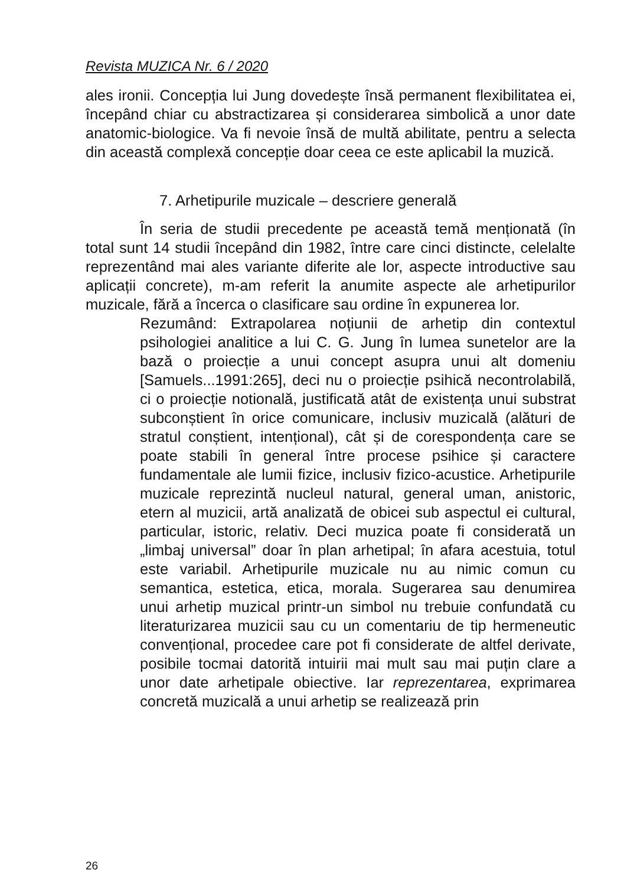Revista MUZICA Nr. 6 / 2020
ales ironii. Concepția lui Jung dovedește însă permanent flexibilitatea ei, începând chiar cu abstractizarea și considerarea simbolică a unor date anatomic-biologice. Va fi nevoie însă de multă abilitate, pentru a selecta din această complexă concepție doar ceea ce este aplicabil la muzică.
7. Arhetipurile muzicale – descriere generală
În seria de studii precedente pe această temă menționată (în total sunt 14 studii începând din 1982, între care cinci distincte, celelalte reprezentând mai ales variante diferite ale lor, aspecte introductive sau aplicații concrete), m-am referit la anumite aspecte ale arhetipurilor muzicale, fără a încerca o clasificare sau ordine în expunerea lor.
Rezumând: Extrapolarea noțiunii de arhetip din contextul psihologiei analitice a lui C. G. Jung în lumea sunetelor are la bază o proiecție a unui concept asupra unui alt domeniu [Samuels...1991:265], deci nu o proiecție psihică necontrolabilă, ci o proiecție notională, justificată atât de existența unui substrat subconștient în orice comunicare, inclusiv muzicală (alături de stratul conștient, intențional), cât și de corespondența care se poate stabili în general între procese psihice și caractere fundamentale ale lumii fizice, inclusiv fizico-acustice. Arhetipurile muzicale reprezintă nucleul natural, general uman, anistoric, etern al muzicii, artă analizată de obicei sub aspectul ei cultural, particular, istoric, relativ. Deci muzica poate fi considerată un „limbaj universal” doar în plan arhetipal; în afara acestuia, totul este variabil. Arhetipurile muzicale nu au nimic comun cu semantica, estetica, etica, morala. Sugerarea sau denumirea unui arhetip muzical printr-un simbol nu trebuie confundată cu literaturizarea muzicii sau cu un comentariu de tip hermeneutic convențional, procedee care pot fi considerate de altfel derivate, posibile tocmai datorită intuirii mai mult sau mai puțin clare a unor date arhetipale obiective. Iar reprezentarea, exprimarea concretă muzicală a unui arhetip se realizează prin
26